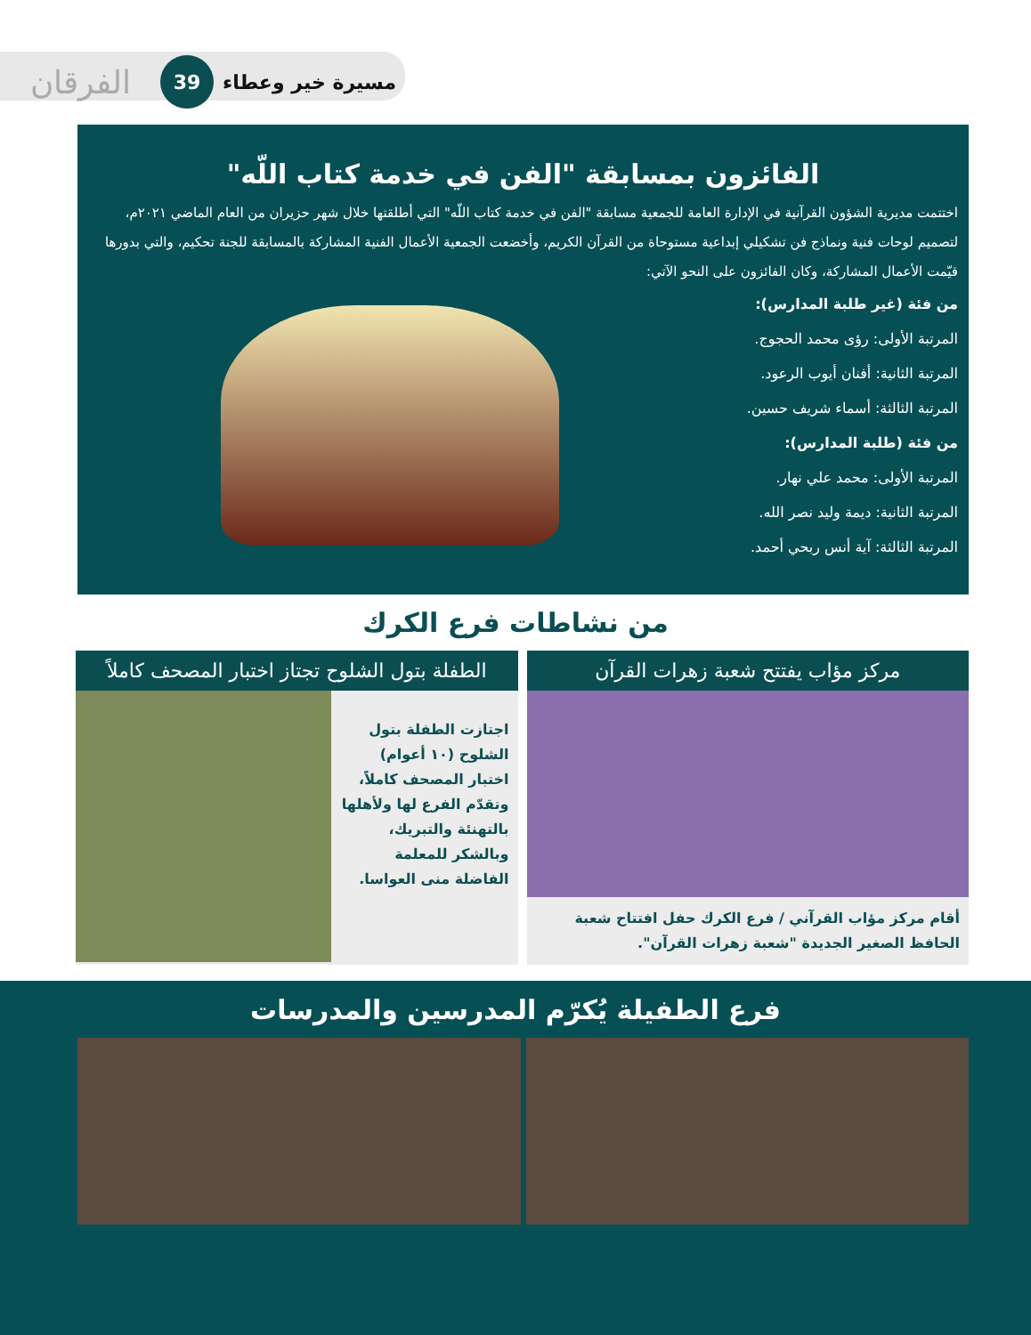الفرقان
39
مسيرة خير وعطاء
الفائزون بمسابقة "الفن في خدمة كتاب اللّه"
اختتمت مديرية الشؤون القرآنية في الإدارة العامة للجمعية مسابقة "الفن في خدمة كتاب اللّه" التي أطلقتها خلال شهر حزيران من العام الماضي ٢٠٢١م، لتصميم لوحات فنية ونماذج فن تشكيلي إبداعية مستوحاة من القرآن الكريم، وأخضعت الجمعية الأعمال الفنية المشاركة بالمسابقة للجنة تحكيم، والتي بدورها قيّمت الأعمال المشاركة، وكان الفائزون على النحو الآتي:
من فئة (غير طلبة المدارس):
المرتبة الأولى: رؤى محمد الحجوج.
المرتبة الثانية: أفنان أيوب الرعود.
المرتبة الثالثة: أسماء شريف حسين.
من فئة (طلبة المدارس):
المرتبة الأولى: محمد علي نهار.
المرتبة الثانية: ديمة وليد نصر الله.
المرتبة الثالثة: آية أنس ربحي أحمد.
من نشاطات فرع الكرك
مركز مؤاب يفتتح شعبة زهرات القرآن
أقام مركز مؤاب القرآني / فرع الكرك حفل افتتاح شعبة الحافظ الصغير الجديدة "شعبة زهرات القرآن".
الطفلة بتول الشلوح تجتاز اختبار المصحف كاملاً
اجتازت الطفلة بتول الشلوح (١٠ أعوام) اختبار المصحف كاملاً، وتقدّم الفرع لها ولأهلها بالتهنئة والتبريك، وبالشكر للمعلمة الفاضلة منى العواسا.
فرع الطفيلة يُكرّم المدرسين والمدرسات